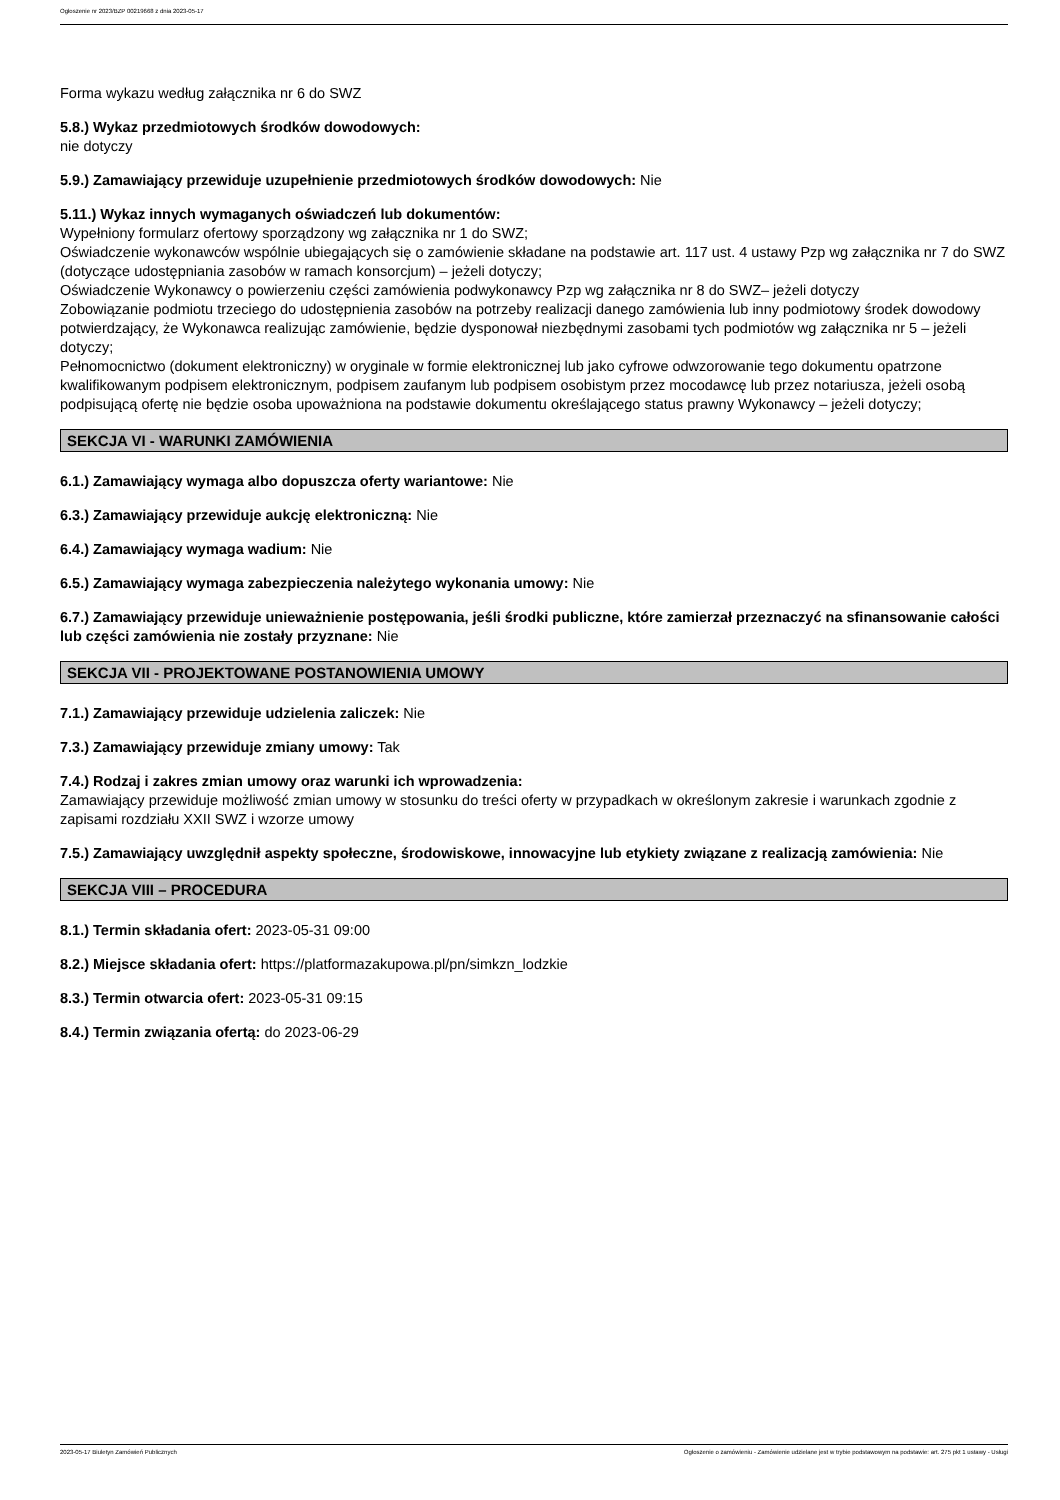Ogłoszenie nr 2023/BZP 00219668 z dnia 2023-05-17
Forma wykazu według załącznika nr 6 do SWZ
5.8.) Wykaz przedmiotowych środków dowodowych:
nie dotyczy
5.9.) Zamawiający przewiduje uzupełnienie przedmiotowych środków dowodowych: Nie
5.11.) Wykaz innych wymaganych oświadczeń lub dokumentów:
Wypełniony formularz ofertowy sporządzony wg załącznika nr 1 do SWZ;
Oświadczenie wykonawców wspólnie ubiegających się o zamówienie składane na podstawie art. 117 ust. 4 ustawy Pzp wg załącznika nr 7 do SWZ (dotyczące udostępniania zasobów w ramach konsorcjum) – jeżeli dotyczy;
Oświadczenie Wykonawcy o powierzeniu części zamówienia podwykonawcy Pzp wg załącznika nr 8 do SWZ– jeżeli dotyczy
Zobowiązanie podmiotu trzeciego do udostępnienia zasobów na potrzeby realizacji danego zamówienia lub inny podmiotowy środek dowodowy potwierdzający, że Wykonawca realizując zamówienie, będzie dysponował niezbędnymi zasobami tych podmiotów wg załącznika nr 5 – jeżeli dotyczy;
Pełnomocnictwo (dokument elektroniczny) w oryginale w formie elektronicznej lub jako cyfrowe odwzorowanie tego dokumentu opatrzone kwalifikowanym podpisem elektronicznym, podpisem zaufanym lub podpisem osobistym przez mocodawcę lub przez notariusza, jeżeli osobą podpisującą ofertę nie będzie osoba upoważniona na podstawie dokumentu określającego status prawny Wykonawcy – jeżeli dotyczy;
SEKCJA VI - WARUNKI ZAMÓWIENIA
6.1.) Zamawiający wymaga albo dopuszcza oferty wariantowe: Nie
6.3.) Zamawiający przewiduje aukcję elektroniczną: Nie
6.4.) Zamawiający wymaga wadium: Nie
6.5.) Zamawiający wymaga zabezpieczenia należytego wykonania umowy: Nie
6.7.) Zamawiający przewiduje unieważnienie postępowania, jeśli środki publiczne, które zamierzał przeznaczyć na sfinansowanie całości lub części zamówienia nie zostały przyznane: Nie
SEKCJA VII - PROJEKTOWANE POSTANOWIENIA UMOWY
7.1.) Zamawiający przewiduje udzielenia zaliczek: Nie
7.3.) Zamawiający przewiduje zmiany umowy: Tak
7.4.) Rodzaj i zakres zmian umowy oraz warunki ich wprowadzenia:
Zamawiający przewiduje możliwość zmian umowy w stosunku do treści oferty w przypadkach w określonym zakresie i warunkach zgodnie z zapisami rozdziału XXII SWZ i wzorze umowy
7.5.) Zamawiający uwzględnił aspekty społeczne, środowiskowe, innowacyjne lub etykiety związane z realizacją zamówienia: Nie
SEKCJA VIII – PROCEDURA
8.1.) Termin składania ofert: 2023-05-31 09:00
8.2.) Miejsce składania ofert: https://platformazakupowa.pl/pn/simkzn_lodzkie
8.3.) Termin otwarcia ofert: 2023-05-31 09:15
8.4.) Termin związania ofertą: do 2023-06-29
2023-05-17 Biuletyn Zamówień Publicznych Ogłoszenie o zamówieniu - Zamówienie udzielane jest w trybie podstawowym na podstawie: art. 275 pkt 1 ustawy - Usługi